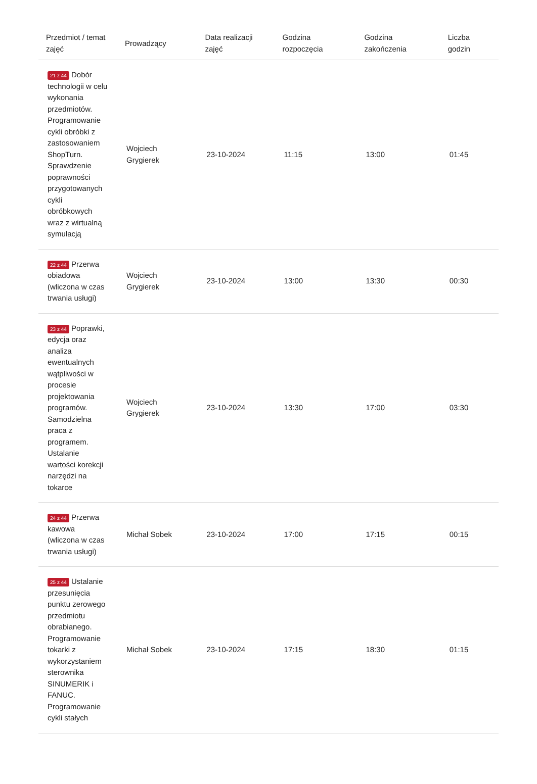| Przedmiot / temat zajęć | Prowadzący | Data realizacji zajęć | Godzina rozpoczęcia | Godzina zakończenia | Liczba godzin |
| --- | --- | --- | --- | --- | --- |
| 21 z 44 Dobór technologii w celu wykonania przedmiotów. Programowanie cykli obróbki z zastosowaniem ShopTurn. Sprawdzenie poprawności przygotowanych cykli obróbkowych wraz z wirtualną symulacją | Wojciech Grygierek | 23-10-2024 | 11:15 | 13:00 | 01:45 |
| 22 z 44 Przerwa obiadowa (wliczona w czas trwania usługi) | Wojciech Grygierek | 23-10-2024 | 13:00 | 13:30 | 00:30 |
| 23 z 44 Poprawki, edycja oraz analiza ewentualnych wątpliwości w procesie projektowania programów. Samodzielna praca z programem. Ustalanie wartości korekcji narzędzi na tokarce | Wojciech Grygierek | 23-10-2024 | 13:30 | 17:00 | 03:30 |
| 24 z 44 Przerwa kawowa (wliczona w czas trwania usługi) | Michał Sobek | 23-10-2024 | 17:00 | 17:15 | 00:15 |
| 25 z 44 Ustalanie przesunięcia punktu zerowego przedmiotu obrabianego. Programowanie tokarki z wykorzystaniem sterownika SINUMERIK i FANUC. Programowanie cykli stałych | Michał Sobek | 23-10-2024 | 17:15 | 18:30 | 01:15 |